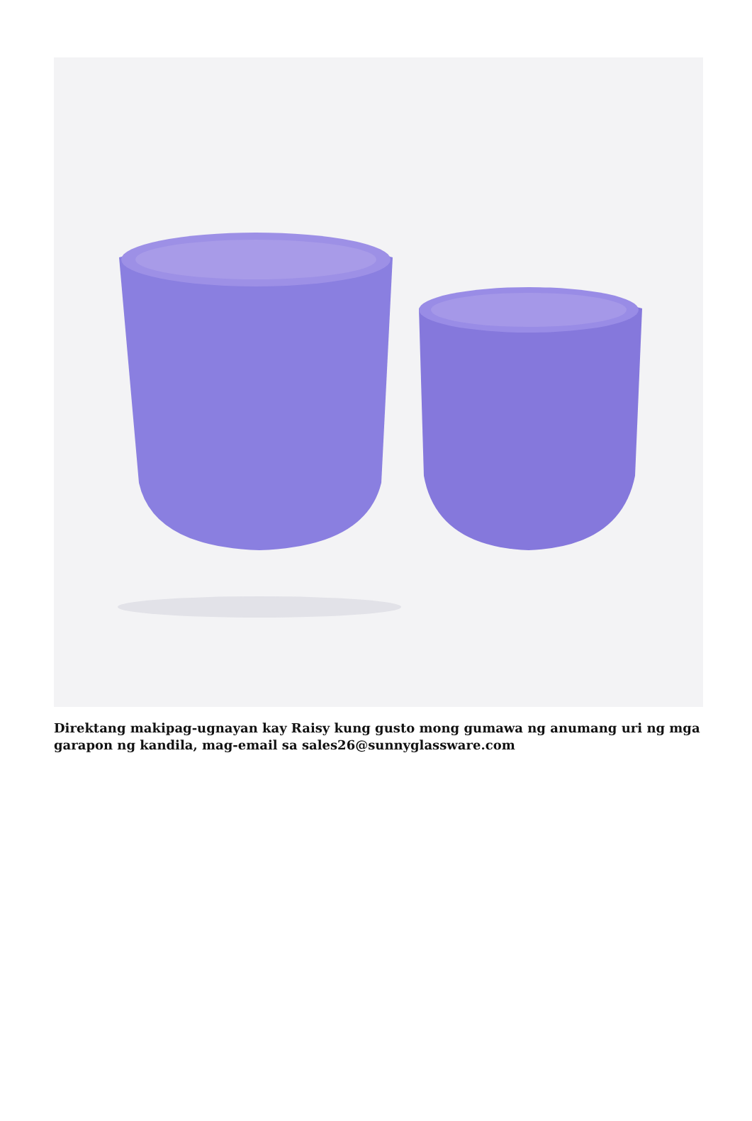Direktang makipag-ugnayan kay Raisy kung gusto mong gumawa ng anumang uri ng mga garapon ng kandila, mag-email sa sales26@sunnyglassware.com